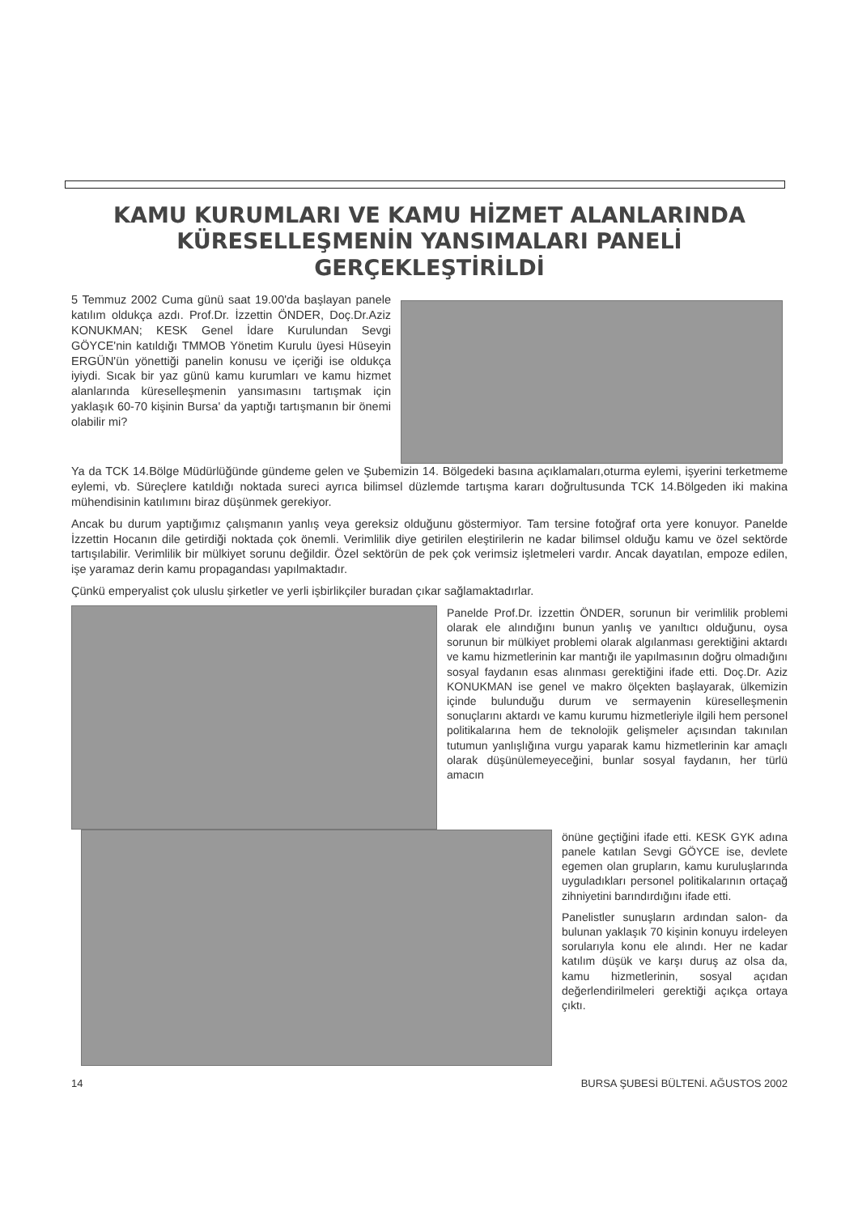KAMU KURUMLARI VE KAMU HİZMET ALANLARINDA KÜRESELLEŞMENİN YANSIMALARI PANELİ GERÇEKLEŞTİRİLDİ
5 Temmuz 2002 Cuma günü saat 19.00'da başlayan panele katılım oldukça azdı. Prof.Dr. İzzettin ÖNDER, Doç.Dr.Aziz KONUKMAN; KESK Genel İdare Kurulundan Sevgi GÖYCE'nin katıldığı TMMOB Yönetim Kurulu üyesi Hüseyin ERGÜN'ün yönettiği panelin konusu ve içeriği ise oldukça iyiydi. Sıcak bir yaz günü kamu kurumları ve kamu hizmet alanlarında küreselleşmenin yansımasını tartışmak için yaklaşık 60-70 kişinin Bursa' da yaptığı tartışmanın bir önemi olabilir mi?
Ya da TCK 14.Bölge Müdürlüğünde gündeme gelen ve Şubemizin 14. Bölgedeki basına açıklamaları,oturma eylemi, işyerini terketmeme eylemi, vb. Süreçlere katıldığı noktada sureci ayrıca bilimsel düzlemde tartışma kararı doğrultusunda TCK 14.Bölgeden iki makina mühendisinin katılımını biraz düşünmek gerekiyor.
Ancak bu durum yaptığımız çalışmanın yanlış veya gereksiz olduğunu göstermiyor. Tam tersine fotoğraf orta yere konuyor. Panelde İzzettin Hocanın dile getirdiği noktada çok önemli. Verimlilik diye getirilen eleştirilerin ne kadar bilimsel olduğu kamu ve özel sektörde tartışılabilir. Verimlilik bir mülkiyet sorunu değildir. Özel sektörün de pek çok verimsiz işletmeleri vardır. Ancak dayatılan, empoze edilen, işe yaramaz derin kamu propagandası yapılmaktadır.
Çünkü emperyalist çok uluslu şirketler ve yerli işbirlikçiler buradan çıkar sağlamaktadırlar.
Panelde Prof.Dr. İzzettin ÖNDER, sorunun bir verimlilik problemi olarak ele alındığını bunun yanlış ve yanıltıcı olduğunu, oysa sorunun bir mülkiyet problemi olarak algılanması gerektiğini aktardı ve kamu hizmetlerinin kar mantığı ile yapılmasının doğru olmadığını sosyal faydanın esas alınması gerektiğini ifade etti. Doç.Dr. Aziz KONUKMAN ise genel ve makro ölçekten başlayarak, ülkemizin içinde bulunduğu durum ve sermayenin küreselleşmenin sonuçlarını aktardı ve kamu kurumu hizmetleriyle ilgili hem personel politikalarına hem de teknolojik gelişmeler açısından takınılan tutumun yanlışlığına vurgu yaparak kamu hizmetlerinin kar amaçlı olarak düşünülemeyeceğini, bunlar sosyal faydanın, her türlü amacın
önüne geçtiğini ifade etti. KESK GYK adına panele katılan Sevgi GÖYCE ise, devlete egemen olan grupların, kamu kuruluşlarında uyguladıkları personel politikalarının ortaçağ zihniyetini barındırdığını ifade etti.
Panelistler sunuşların ardından salon- da bulunan yaklaşık 70 kişinin konuyu irdeleyen sorularıyla konu ele alındı. Her ne kadar katılım düşük ve karşı duruş az olsa da, kamu hizmetlerinin, sosyal açıdan değerlendirilmeleri gerektiği açıkça ortaya çıktı.
14 BURSA ŞUBESİ BÜLTENİ. AĞUSTOS 2002